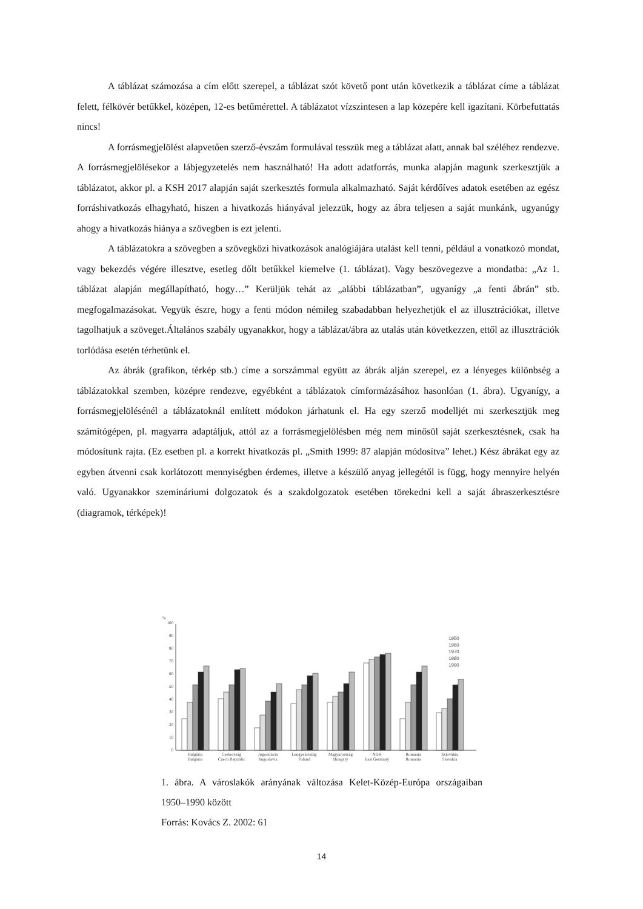A táblázat számozása a cím előtt szerepel, a táblázat szót követő pont után következik a táblázat címe a táblázat felett, félkövér betűkkel, középen, 12-es betűmérettel. A táblázatot vízszintesen a lap közepére kell igazítani. Körbefuttatás nincs!
A forrásmegjelölést alapvetően szerző-évszám formulával tesszük meg a táblázat alatt, annak bal széléhez rendezve. A forrásmegjelölésekor a lábjegyzetelés nem használható! Ha adott adatforrás, munka alapján magunk szerkesztjük a táblázatot, akkor pl. a KSH 2017 alapján saját szerkesztés formula alkalmazható. Saját kérdőíves adatok esetében az egész forráshivatkozás elhagyható, hiszen a hivatkozás hiányával jelezzük, hogy az ábra teljesen a saját munkánk, ugyanúgy ahogy a hivatkozás hiánya a szövegben is ezt jelenti.
A táblázatokra a szövegben a szövegközi hivatkozások analógiájára utalást kell tenni, például a vonatkozó mondat, vagy bekezdés végére illesztve, esetleg dőlt betűkkel kiemelve (1. táblázat). Vagy beszövegezve a mondatba: „Az 1. táblázat alapján megállapítható, hogy…” Kerüljük tehát az „alábbi táblázatban”, ugyanígy „a fenti ábrán” stb. megfogalmazásokat. Vegyük észre, hogy a fenti módon némileg szabadabban helyezhetjük el az illusztrációkat, illetve tagolhatjuk a szöveget.Általános szabály ugyanakkor, hogy a táblázat/ábra az utalás után következzen, ettől az illusztrációk torlódása esetén térhetünk el.
Az ábrák (grafikon, térkép stb.) címe a sorszámmal együtt az ábrák alján szerepel, ez a lényeges különbség a táblázatokkal szemben, középre rendezve, egyébként a táblázatok címformázásához hasonlóan (1. ábra). Ugyanígy, a forrásmegjelölésénél a táblázatoknál említett módokon járhatunk el. Ha egy szerző modelljét mi szerkesztjük meg számítógépen, pl. magyarra adaptáljuk, attól az a forrásmegjelölésben még nem minősül saját szerkesztésnek, csak ha módosítunk rajta. (Ez esetben pl. a korrekt hivatkozás pl. „Smith 1999: 87 alapján módosítva” lehet.) Kész ábrákat egy az egyben átvenni csak korlátozott mennyiségben érdemes, illetve a készülő anyag jellegétől is függ, hogy mennyire helyén való. Ugyanakkor szemináriumi dolgozatok és a szakdolgozatok esetében törekedni kell a saját ábraszerkesztésre (diagramok, térképek)!
%
0
10
20
30
40
50
60
70
80
90
100
Bulgária
Bulgaria
Csehország
Czech Republic
Jugoszlávia
Yugoslavia
Lengyelország
Poland
Magyarország
Hungary
NDK
East Germany
Románia
Romania
Szlovákia
Slovakia
1950
1960
1970
1980
1990
1. ábra. A városlakók arányának változása Kelet-Közép-Európa országaiban 1950–1990 között
Forrás: Kovács Z. 2002: 61
14